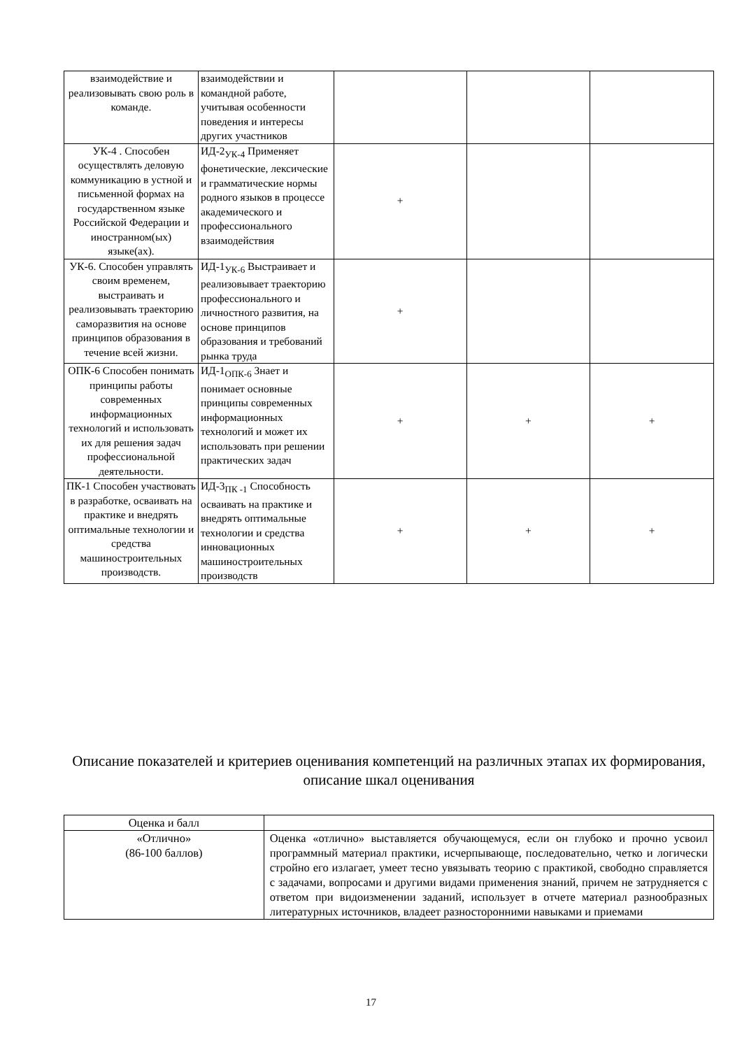| взаимодействие и реализовывать свою роль в команде. | взаимодействии и командной работе, учитывая особенности поведения и интересы других участников | | | |
| УК-4 . Способен осуществлять деловую коммуникацию в устной и письменной формах на государственном языке Российской Федерации и иностранном(ых) языке(ах). | ИД-2<sub>УК-4</sub> Применяет фонетические, лексические и грамматические нормы родного языков в процессе академического и профессионального взаимодействия | + | | |
| УК-6. Способен управлять своим временем, выстраивать и реализовывать траекторию саморазвития на основе принципов образования в течение всей жизни. | ИД-1<sub>УК-6</sub> Выстраивает и реализовывает траекторию профессионального и личностного развития, на основе принципов образования и требований рынка труда | + | | |
| ОПК-6 Способен понимать принципы работы современных информационных технологий и использовать их для решения задач профессиональной деятельности. | ИД-1<sub>ОПК-6</sub> Знает и понимает основные принципы современных информационных технологий и может их использовать при решении практических задач | + | + | + |
| ПК-1 Способен участвовать в разработке, осваивать на практике и внедрять оптимальные технологии и средства машиностроительных производств. | ИД-3<sub>ПК -1</sub> Способность осваивать на практике и внедрять оптимальные технологии и средства инновационных машиностроительных производств | + | + | + |
Описание показателей и критериев оценивания компетенций на различных этапах их формирования, описание шкал оценивания
| Оценка и балл | |
| «Отлично» (86-100 баллов) | Оценка «отлично» выставляется обучающемуся, если он глубоко и прочно усвоил программный материал практики, исчерпывающе, последовательно, четко и логически стройно его излагает, умеет тесно увязывать теорию с практикой, свободно справляется с задачами, вопросами и другими видами применения знаний, причем не затрудняется с ответом при видоизменении заданий, использует в отчете материал разнообразных литературных источников, владеет разносторонними навыками и приемами |
17